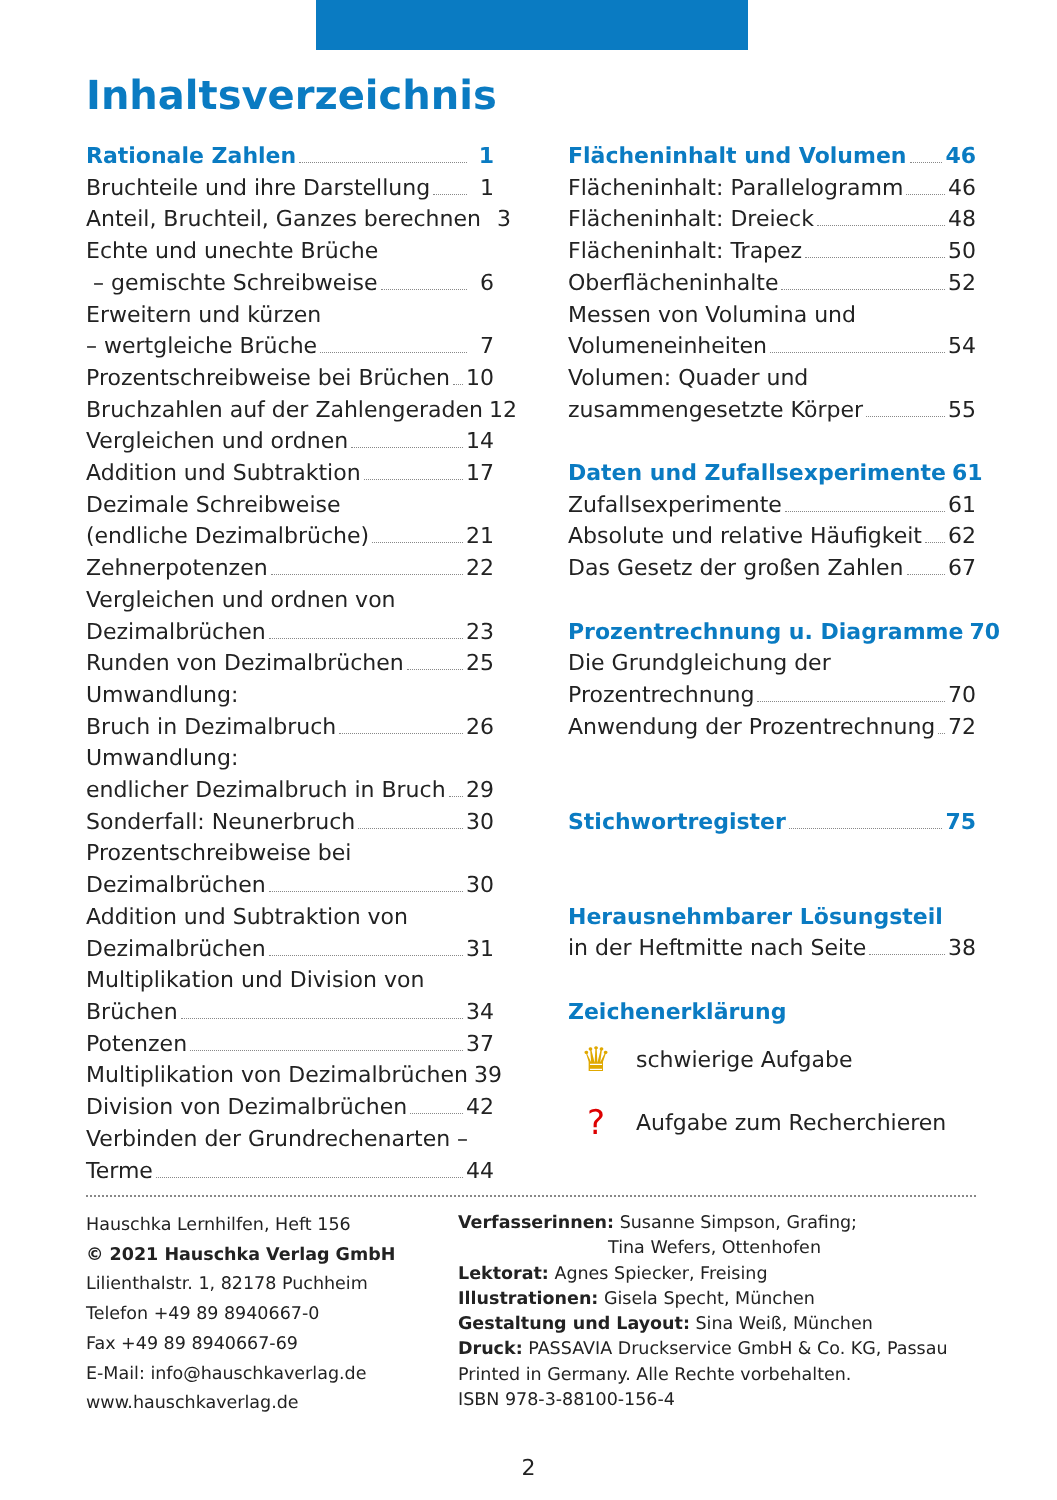Inhaltsverzeichnis
Rationale Zahlen 1
Bruchteile und ihre Darstellung 1
Anteil, Bruchteil, Ganzes berechnen 3
Echte und unechte Brüche
– gemischte Schreibweise 6
Erweitern und kürzen
– wertgleiche Brüche 7
Prozentschreibweise bei Brüchen 10
Bruchzahlen auf der Zahlengeraden 12
Vergleichen und ordnen 14
Addition und Subtraktion 17
Dezimale Schreibweise
(endliche Dezimalbrüche) 21
Zehnerpotenzen 22
Vergleichen und ordnen von
Dezimalbrüchen 23
Runden von Dezimalbrüchen 25
Umwandlung:
Bruch in Dezimalbruch 26
Umwandlung:
endlicher Dezimalbruch in Bruch 29
Sonderfall: Neunerbruch 30
Prozentschreibweise bei
Dezimalbrüchen 30
Addition und Subtraktion von
Dezimalbrüchen 31
Multiplikation und Division von
Brüchen 34
Potenzen 37
Multiplikation von Dezimalbrüchen 39
Division von Dezimalbrüchen 42
Verbinden der Grundrechenarten –
Terme 44
Flächeninhalt und Volumen 46
Flächeninhalt: Parallelogramm 46
Flächeninhalt: Dreieck 48
Flächeninhalt: Trapez 50
Oberflächeninhalte 52
Messen von Volumina und
Volumeneinheiten 54
Volumen: Quader und
zusammengesetzte Körper 55
Daten und Zufallsexperimente 61
Zufallsexperimente 61
Absolute und relative Häufigkeit 62
Das Gesetz der großen Zahlen 67
Prozentrechnung u. Diagramme 70
Die Grundgleichung der
Prozentrechnung 70
Anwendung der Prozentrechnung 72
Stichwortregister 75
Herausnehmbarer Lösungsteil
in der Heftmitte nach Seite 38
Zeichenerklärung
♛ schwierige Aufgabe
? Aufgabe zum Recherchieren
Hauschka Lernhilfen, Heft 156
© 2021 Hauschka Verlag GmbH
Lilienthalstr. 1, 82178 Puchheim
Telefon +49 89 8940667-0
Fax +49 89 8940667-69
E-Mail: info@hauschkaverlag.de
www.hauschkaverlag.de
Verfasserinnen: Susanne Simpson, Grafing;
Tina Wefers, Ottenhofen
Lektorat: Agnes Spiecker, Freising
Illustrationen: Gisela Specht, München
Gestaltung und Layout: Sina Weiß, München
Druck: PASSAVIA Druckservice GmbH & Co. KG, Passau
Printed in Germany. Alle Rechte vorbehalten.
ISBN 978-3-88100-156-4
2